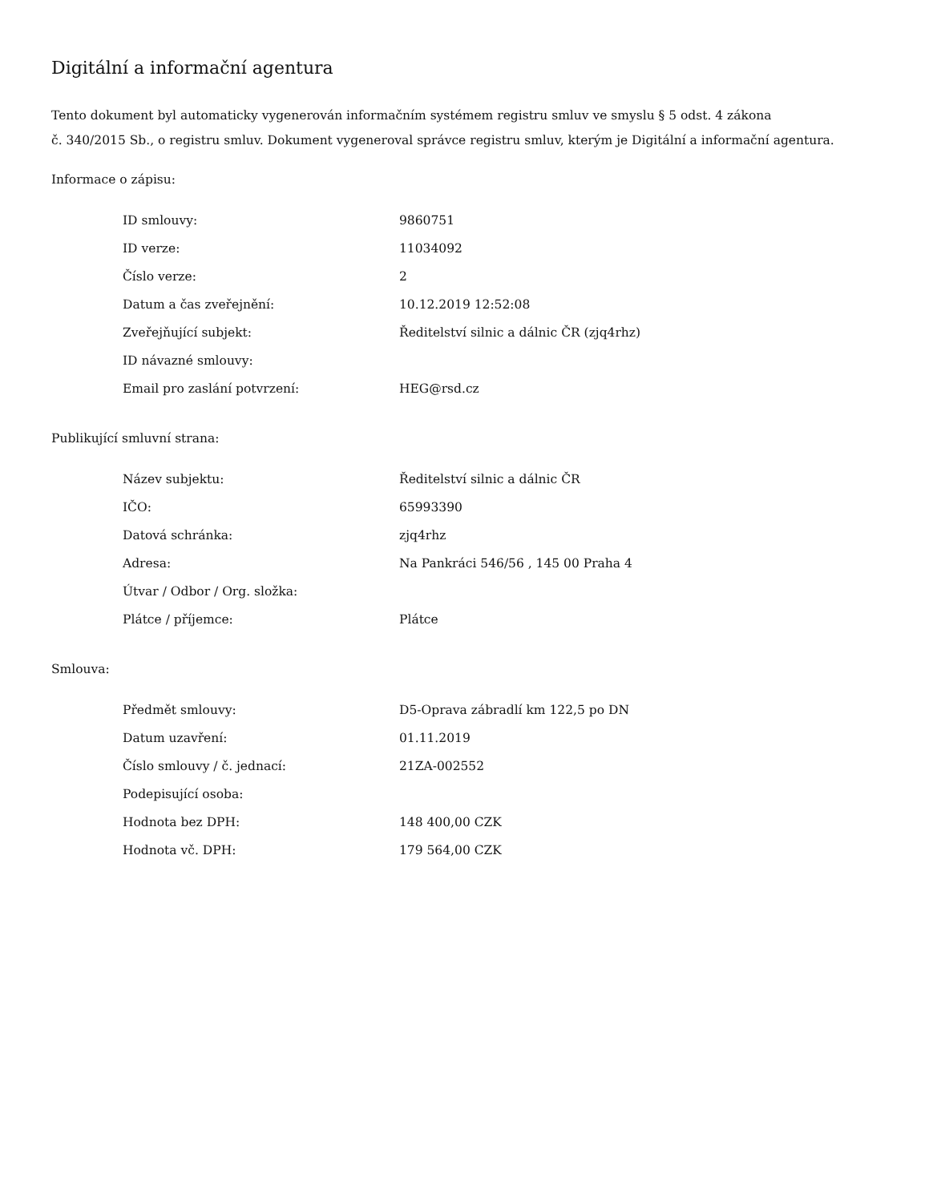Digitální a informační agentura
Tento dokument byl automaticky vygenerován informačním systémem registru smluv ve smyslu § 5 odst. 4 zákona
č. 340/2015 Sb., o registru smluv. Dokument vygeneroval správce registru smluv, kterým je Digitální a informační agentura.
Informace o zápisu:
| ID smlouvy: | 9860751 |
| ID verze: | 11034092 |
| Číslo verze: | 2 |
| Datum a čas zveřejnění: | 10.12.2019 12:52:08 |
| Zveřejňující subjekt: | Ředitelství silnic a dálnic ČR (zjq4rhz) |
| ID návazné smlouvy: | |
| Email pro zaslání potvrzení: | HEG@rsd.cz |
Publikující smluvní strana:
| Název subjektu: | Ředitelství silnic a dálnic ČR |
| IČO: | 65993390 |
| Datová schránka: | zjq4rhz |
| Adresa: | Na Pankráci 546/56 , 145 00 Praha 4 |
| Útvar / Odbor / Org. složka: | |
| Plátce / příjemce: | Plátce |
Smlouva:
| Předmět smlouvy: | D5-Oprava zábradlí km 122,5 po DN |
| Datum uzavření: | 01.11.2019 |
| Číslo smlouvy / č. jednací: | 21ZA-002552 |
| Podepisující osoba: | |
| Hodnota bez DPH: | 148 400,00 CZK |
| Hodnota vč. DPH: | 179 564,00 CZK |